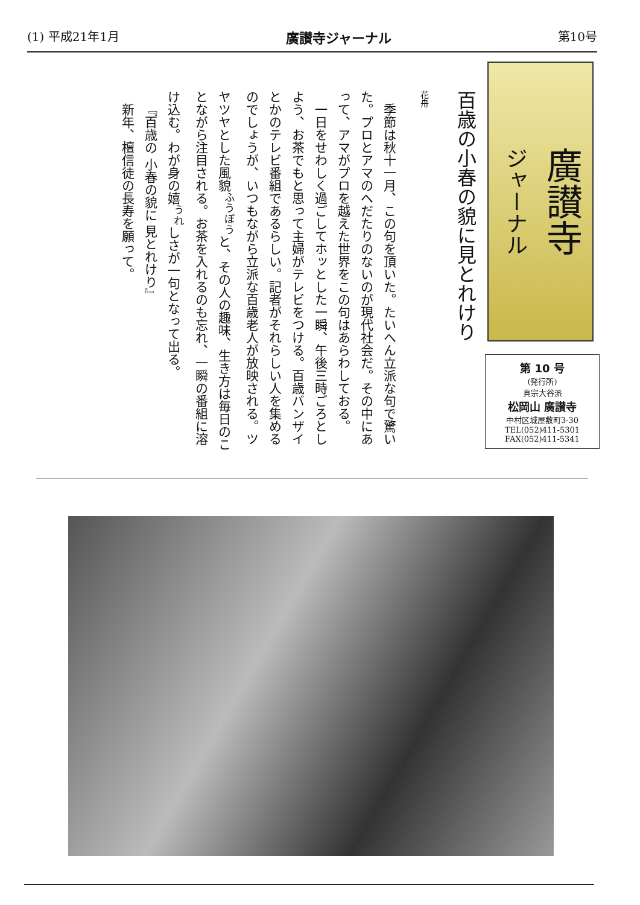(1) 平成21年1月 廣讃寺ジャーナル 第10号
廣讃寺
ジャーナル
第 10 号
(発行所)
真宗大谷派
松岡山 廣讃寺
中村区城屋敷町3-30
TEL(052)411-5301
FAX(052)411-5341
百歳の小春の貌に見とれけり
花舟
季節は秋十一月、この句を頂いた。たいへん立派な句で驚いた。プロとアマのへだたりのないのが現代社会だ。その中にあって、アマがプロを越えた世界をこの句はあらわしておる。
一日をせわしく過ごしてホッとした一瞬、午後三時ごろとしよう、お茶でもと思って主婦がテレビをつける。百歳バンザイとかのテレビ番組であるらしい。記者がそれらしい人を集めるのでしょうが、いつもながら立派な百歳老人が放映される。ツヤツヤとした風貌<sup>ふうぼう</sup>と、その人の趣味、生き方は毎日のことながら注目される。お茶を入れるのも忘れ、一瞬の番組に溶け込む。わが身の嬉<sup>うれ</sup>しさが一句となって出る。
『百歳の 小春の貌に 見とれけり』
新年、檀信徒の長寿を願って。